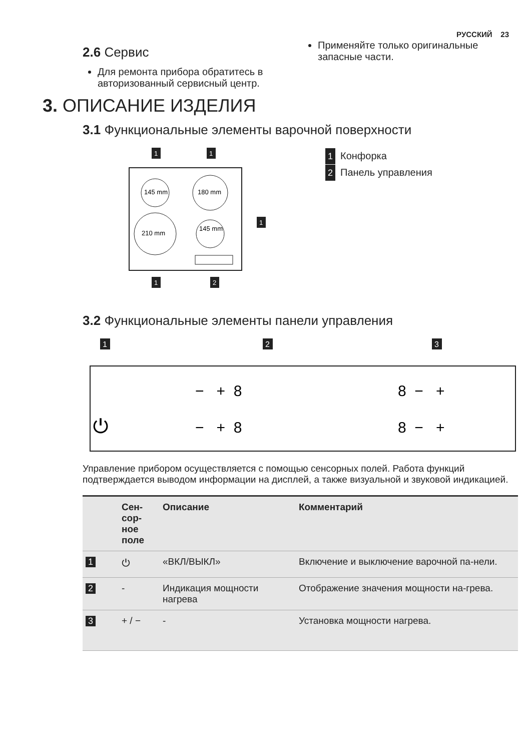РУССКИЙ 23
2.6 Сервис
Для ремонта прибора обратитесь в авторизованный сервисный центр.
Применяйте только оригинальные запасные части.
3. ОПИСАНИЕ ИЗДЕЛИЯ
3.1 Функциональные элементы варочной поверхности
145 mm
180 mm
210 mm
145 mm
1
1
1
1
2
1 Конфорка
2 Панель управления
3.2 Функциональные элементы панели управления
1
2
3
⏻
− + 8
− + 8
8 − +
8 − +
Управление прибором осуществляется с помощью сенсорных полей. Работа функций подтверждается выводом информации на дисплей, а также визуальной и звуковой индикацией.
| | Сен- сор- ное поле | Описание | Комментарий |
| --- | --- | --- | --- |
| 1 | ⏻ | «ВКЛ/ВЫКЛ» | Включение и выключение варочной па-нели. |
| 2 | - | Индикация мощности нагрева | Отображение значения мощности на-грева. |
| 3 | + / − | - | Установка мощности нагрева. |